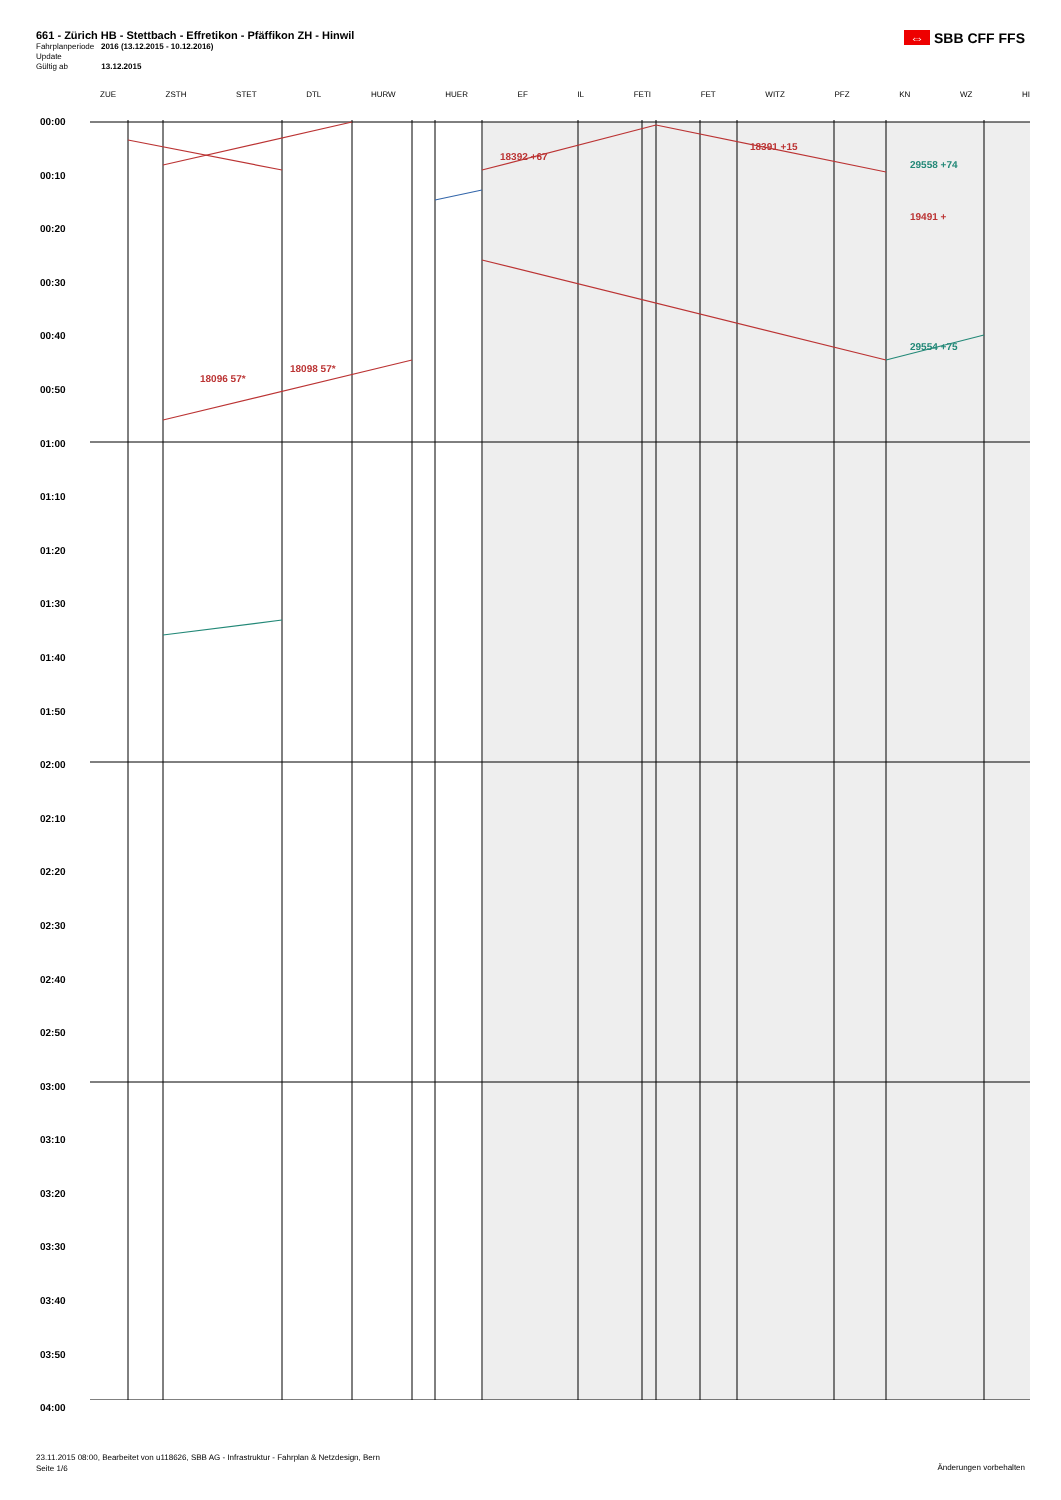661 - Zürich HB - Stettbach - Effretikon - Pfäffikon ZH - Hinwil
Fahrplanperiode 2016 (13.12.2015 - 10.12.2016)
Update
Gültig ab 13.12.2015
⇔ SBB CFF FFS
ZUE ZSTH STET DTL HURW HUER EF IL FETI FET WITZ PFZ KN WZ HI
18392 +67
18391 +15
19491 +
18096 57*
18098 57*
29554 +75
29558 +74
00:00
00:10
00:20
00:30
00:40
00:50
01:00
01:10
01:20
01:30
01:40
01:50
02:00
02:10
02:20
02:30
02:40
02:50
03:00
03:10
03:20
03:30
03:40
03:50
04:00
23.11.2015 08:00, Bearbeitet von u118626, SBB AG - Infrastruktur - Fahrplan & Netzdesign, Bern
Seite 1/6
Änderungen vorbehalten